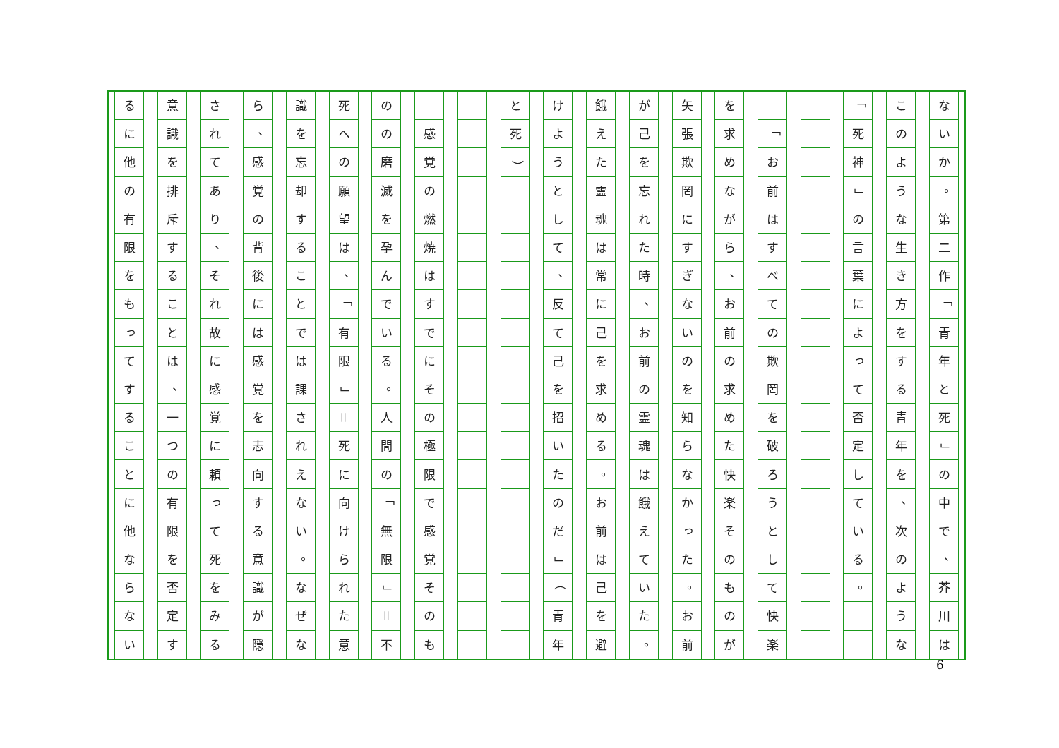ないか
。
第二作
「
青年と死
」
の中で
、
芥川は
このような生き方をする青年を
、
次のような
「
死神
」
の言葉によって否定している
。
「
お前はすべての欺罔を破ろうとして快楽
を求めながら
、
お前の求めた快楽そのものが
矢張欺罔にすぎないのを知らなかった
。
お前
が己を忘れた時
、
お前の霊魂は餓えていた
。
餓えた霊魂は常に己を求める
。
お前は己を避
けようとして
、
反て己を招いたのだ
」
（
青年
と死
）
感覚の燃焼はすでにその極限で感覚そのも
のの磨滅を孕んでいる
。
人間の
「
無限
」
＝
不
死への願望は
、
「
有限
」
＝
死に向けられた意
識を忘却することでは課されえない
。
なぜな
ら
、
感覚の背後には感覚を志向する意識が隠
されてあり
、
それ故に感覚に頼って死をみる
意識を排斥することは
、
一つの有限を否定す
るに他の有限をもってすることに他ならない
6